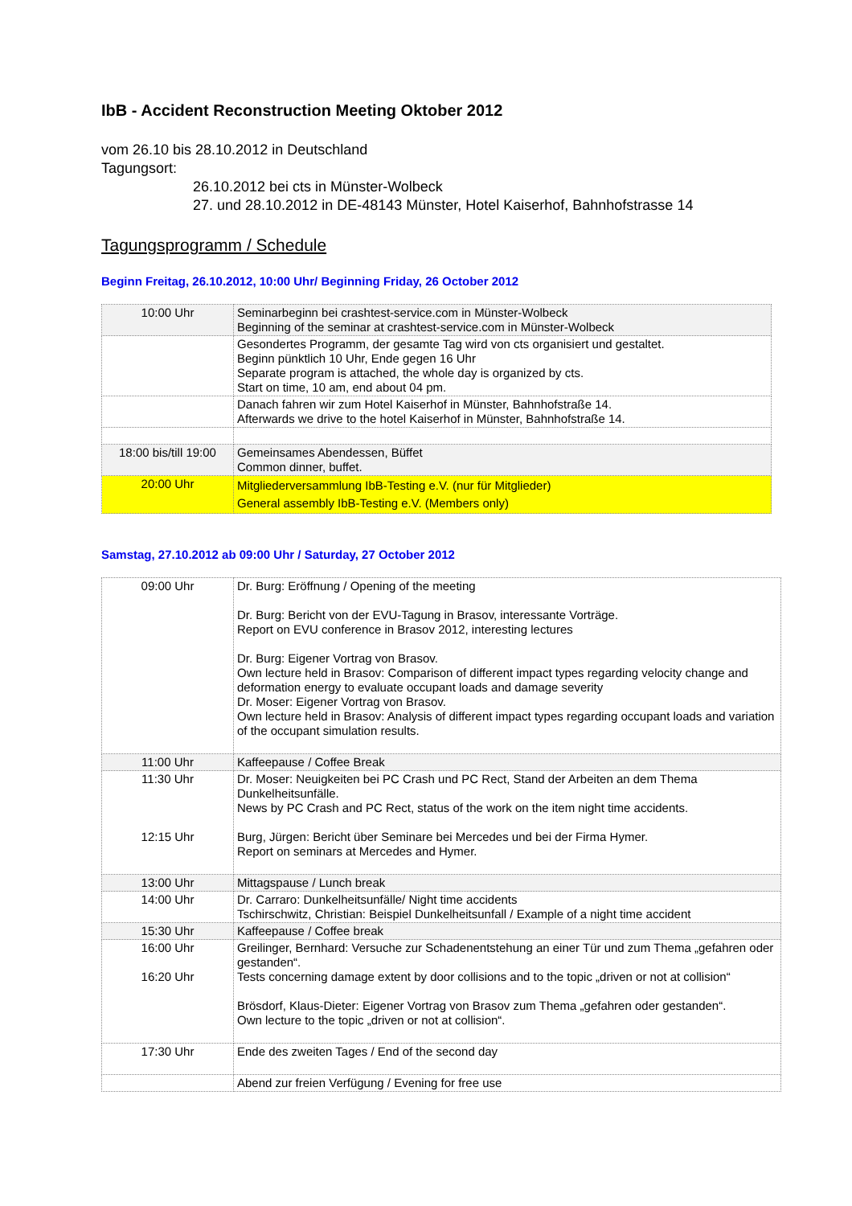IbB - Accident Reconstruction Meeting Oktober 2012
vom 26.10 bis 28.10.2012 in Deutschland
Tagungsort:
26.10.2012 bei cts in Münster-Wolbeck
27. und 28.10.2012 in DE-48143 Münster, Hotel Kaiserhof, Bahnhofstrasse 14
Tagungsprogramm / Schedule
Beginn Freitag, 26.10.2012, 10:00 Uhr/ Beginning Friday, 26 October 2012
| 10:00 Uhr | Seminarbeginn bei crashtest-service.com in Münster-Wolbeck Beginning of the seminar at crashtest-service.com in Münster-Wolbeck |
| | Gesondertes Programm, der gesamte Tag wird von cts organisiert und gestaltet. Beginn pünktlich 10 Uhr, Ende gegen 16 Uhr Separate program is attached, the whole day is organized by cts. Start on time, 10 am, end about 04 pm. |
| | Danach fahren wir zum Hotel Kaiserhof in Münster, Bahnhofstraße 14. Afterwards we drive to the hotel Kaiserhof in Münster, Bahnhofstraße 14. |
| 18:00 bis/till 19:00 | Gemeinsames Abendessen, Büffet Common dinner, buffet. |
| 20:00 Uhr | Mitgliederversammlung IbB-Testing e.V. (nur für Mitglieder) General assembly IbB-Testing e.V. (Members only) |
Samstag, 27.10.2012 ab 09:00 Uhr / Saturday, 27 October 2012
| 09:00 Uhr | Dr. Burg: Eröffnung / Opening of the meeting Dr. Burg: Bericht von der EVU-Tagung in Brasov, interessante Vorträge. Report on EVU conference in Brasov 2012, interesting lectures Dr. Burg: Eigener Vortrag von Brasov. Own lecture held in Brasov: Comparison of different impact types regarding velocity change and deformation energy to evaluate occupant loads and damage severity Dr. Moser: Eigener Vortrag von Brasov. Own lecture held in Brasov: Analysis of different impact types regarding occupant loads and variation of the occupant simulation results. |
| 11:00 Uhr | Kaffeepause / Coffee Break |
| 11:30 Uhr 12:15 Uhr | Dr. Moser: Neuigkeiten bei PC Crash und PC Rect, Stand der Arbeiten an dem Thema Dunkelheitsunfälle. News by PC Crash and PC Rect, status of the work on the item night time accidents. Burg, Jürgen: Bericht über Seminare bei Mercedes und bei der Firma Hymer. Report on seminars at Mercedes and Hymer. |
| 13:00 Uhr | Mittagspause / Lunch break |
| 14:00 Uhr | Dr. Carraro: Dunkelheitsunfälle/ Night time accidents Tschirschwitz, Christian: Beispiel Dunkelheitsunfall / Example of a night time accident |
| 15:30 Uhr | Kaffeepause / Coffee break |
| 16:00 Uhr 16:20 Uhr | Greilinger, Bernhard: Versuche zur Schadenentstehung an einer Tür und zum Thema „gefahren oder gestanden“. Tests concerning damage extent by door collisions and to the topic „driven or not at collision“ Brösdorf, Klaus-Dieter: Eigener Vortrag von Brasov zum Thema „gefahren oder gestanden“. Own lecture to the topic „driven or not at collision“. |
| 17:30 Uhr | Ende des zweiten Tages / End of the second day |
| | Abend zur freien Verfügung / Evening for free use |